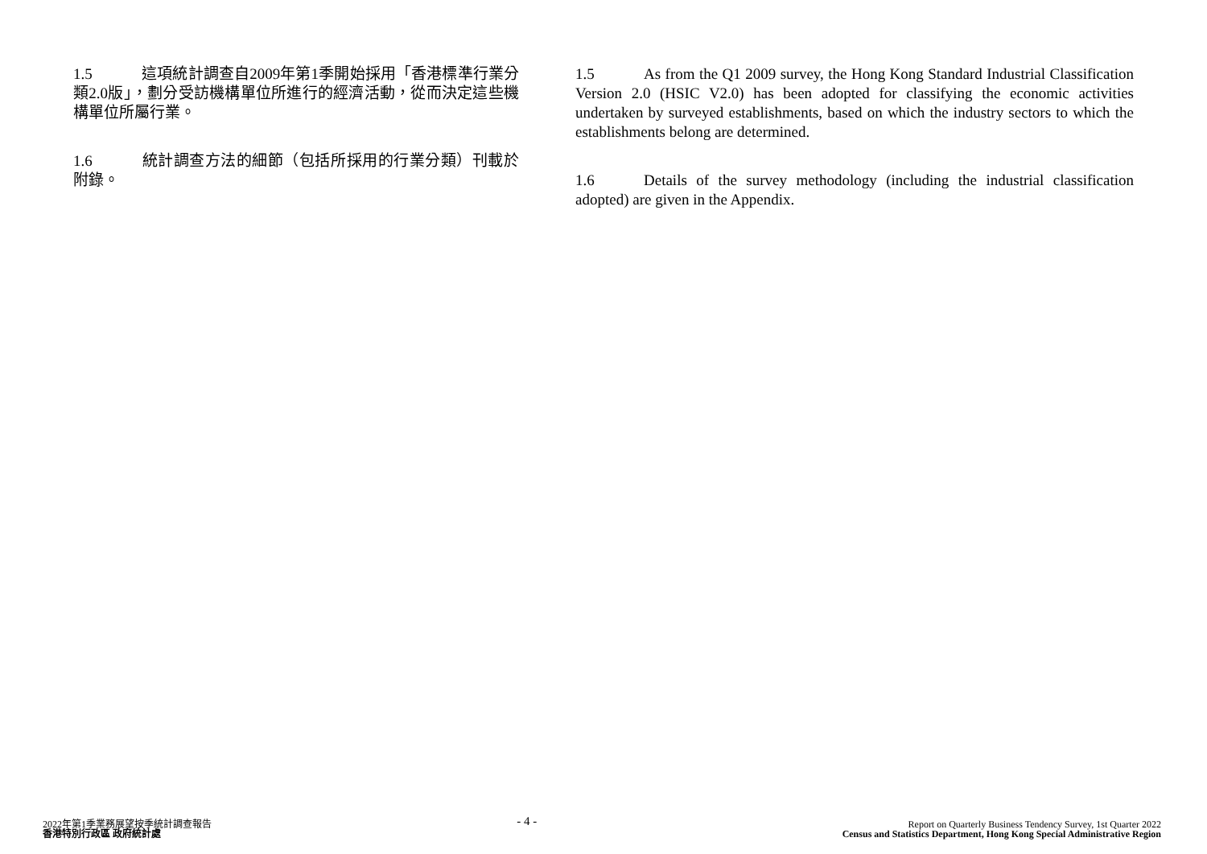1.5 這項統計調查自2009年第1季開始採用「香港標準行業分類2.0版」，劃分受訪機構單位所進行的經濟活動，從而決定這些機構單位所屬行業。
1.6 統計調查方法的細節（包括所採用的行業分類）刊載於附錄。
1.5 As from the Q1 2009 survey, the Hong Kong Standard Industrial Classification Version 2.0 (HSIC V2.0) has been adopted for classifying the economic activities undertaken by surveyed establishments, based on which the industry sectors to which the establishments belong are determined.
1.6 Details of the survey methodology (including the industrial classification adopted) are given in the Appendix.
2022年第1季業務展望按季統計調查報告
香港特別行政區 政府統計處
- 4 -
Report on Quarterly Business Tendency Survey, 1st Quarter 2022
Census and Statistics Department, Hong Kong Special Administrative Region